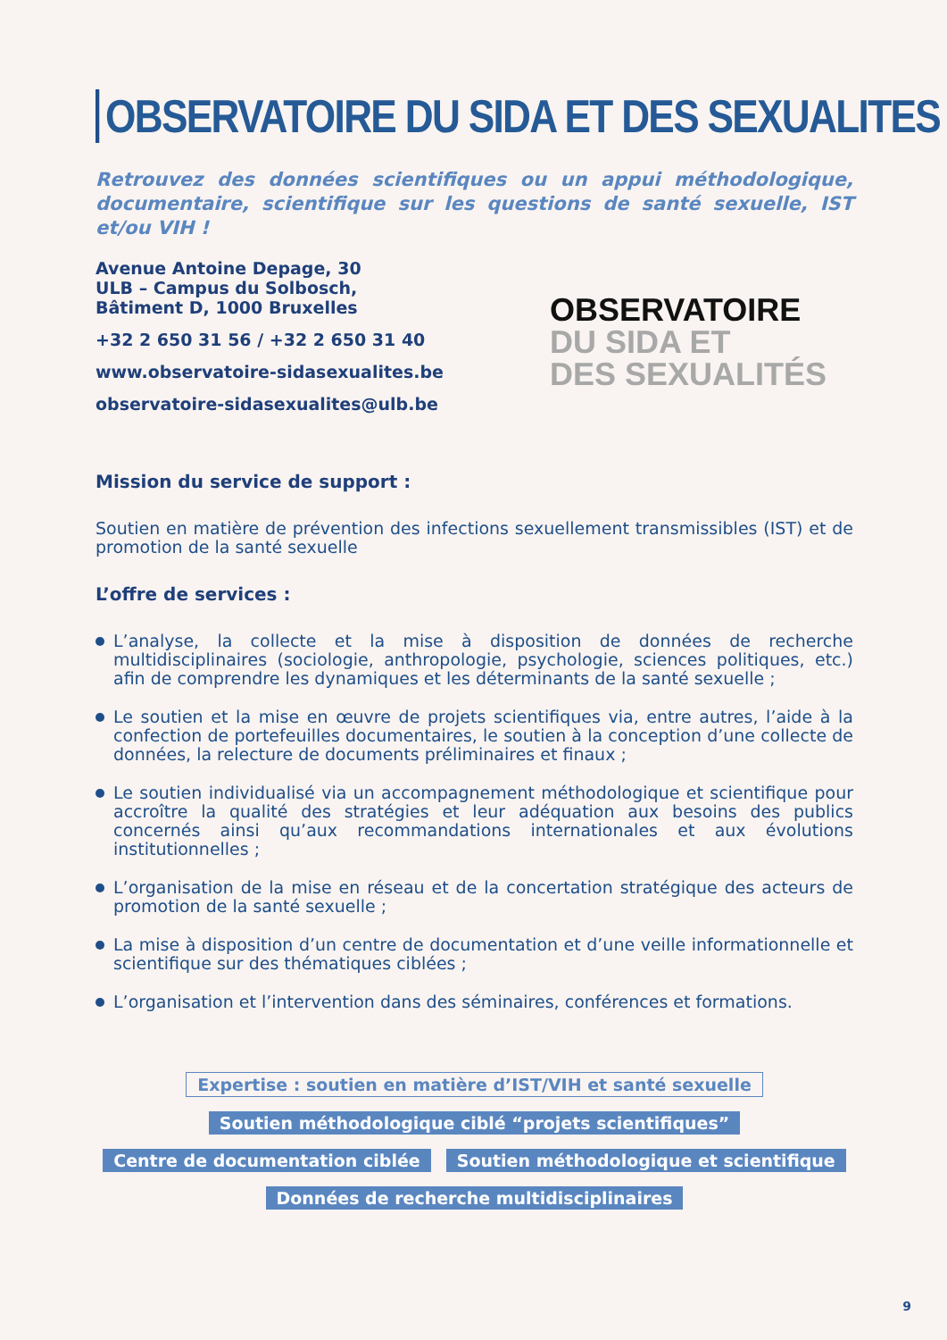OBSERVATOIRE DU SIDA ET DES SEXUALITES
Retrouvez des données scientifiques ou un appui méthodologique, documentaire, scientifique sur les questions de santé sexuelle, IST et/ou VIH !
Avenue Antoine Depage, 30
ULB – Campus du Solbosch,
Bâtiment D, 1000 Bruxelles
+32 2 650 31 56 / +32 2 650 31 40
www.observatoire-sidasexualites.be
observatoire-sidasexualites@ulb.be
OBSERVATOIRE
DU SIDA ET
DES SEXUALITÉS
Mission du service de support :
Soutien en matière de prévention des infections sexuellement transmissibles (IST) et de promotion de la santé sexuelle
L’offre de services :
L’analyse, la collecte et la mise à disposition de données de recherche multidisciplinaires (sociologie, anthropologie, psychologie, sciences politiques, etc.) afin de comprendre les dynamiques et les déterminants de la santé sexuelle ;
Le soutien et la mise en œuvre de projets scientifiques via, entre autres, l’aide à la confection de portefeuilles documentaires, le soutien à la conception d’une collecte de données, la relecture de documents préliminaires et finaux ;
Le soutien individualisé via un accompagnement méthodologique et scientifique pour accroître la qualité des stratégies et leur adéquation aux besoins des publics concernés ainsi qu’aux recommandations internationales et aux évolutions institutionnelles ;
L’organisation de la mise en réseau et de la concertation stratégique des acteurs de promotion de la santé sexuelle ;
La mise à disposition d’un centre de documentation et d’une veille informationnelle et scientifique sur des thématiques ciblées ;
L’organisation et l’intervention dans des séminaires, conférences et formations.
Expertise : soutien en matière d’IST/VIH et santé sexuelle
Soutien méthodologique ciblé “projets scientifiques”
Centre de documentation ciblée Soutien méthodologique et scientifique
Données de recherche multidisciplinaires
9